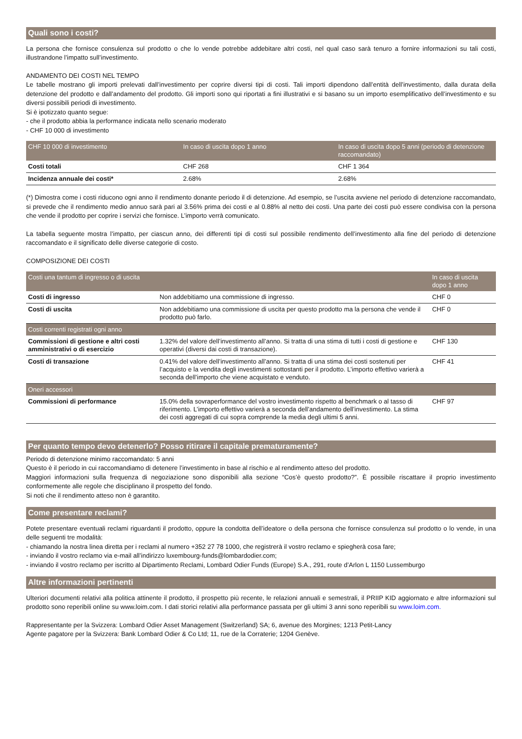Quali sono i costi?
La persona che fornisce consulenza sul prodotto o che lo vende potrebbe addebitare altri costi, nel qual caso sarà tenuro a fornire informazioni su tali costi, illustrandone l’impatto sull’investimento.
ANDAMENTO DEI COSTI NEL TEMPO
Le tabelle mostrano gli importi prelevati dall’investimento per coprire diversi tipi di costi. Tali importi dipendono dall’entità dell’investimento, dalla durata della detenzione del prodotto e dall’andamento del prodotto. Gli importi sono qui riportati a fini illustrativi e si basano su un importo esemplificativo dell’investimento e su diversi possibili periodi di investimento.
Si è ipotizzato quanto segue:
- che il prodotto abbia la performance indicata nello scenario moderato
- CHF 10 000 di investimento
| CHF 10 000 di investimento | In caso di uscita dopo 1 anno | In caso di uscita dopo 5 anni (periodo di detenzione raccomandato) |
| --- | --- | --- |
| Costi totali | CHF 268 | CHF 1 364 |
| Incidenza annuale dei costi* | 2.68% | 2.68% |
(*) Dimostra come i costi riducono ogni anno il rendimento donante periodo il di detenzione. Ad esempio, se l’uscita avviene nel periodo di detenzione raccomandato, si prevede che il rendimento medio annuo sarà pari al 3.56% prima dei costi e al 0.88% al netto dei costi. Una parte dei costi può essere condivisa con la persona che vende il prodotto per coprire i servizi che fornisce. L’importo verrà comunicato.
La tabella seguente mostra l’impatto, per ciascun anno, dei differenti tipi di costi sul possibile rendimento dell’investimento alla fine del periodo di detenzione raccomandato e il significato delle diverse categorie di costo.
COMPOSIZIONE DEI COSTI
| Costi una tantum di ingresso o di uscita | | In caso di uscita dopo 1 anno |
| --- | --- | --- |
| Costi di ingresso | Non addebitiamo una commissione di ingresso. | CHF 0 |
| Costi di uscita | Non addebitiamo una commissione di uscita per questo prodotto ma la persona che vende il prodotto può farlo. | CHF 0 |
| Costi correnti registrati ogni anno | | |
| Commissioni di gestione e altri costi amministrativi o di esercizio | 1.32% del valore dell’investimento all’anno. Si tratta di una stima di tutti i costi di gestione e operativi (diversi dai costi di transazione). | CHF 130 |
| Costi di transazione | 0.41% del valore dell’investimento all’anno. Si tratta di una stima dei costi sostenuti per l’acquisto e la vendita degli investimenti sottostanti per il prodotto. L’importo effettivo varierà a seconda dell’importo che viene acquistato e venduto. | CHF 41 |
| Oneri accessori | | |
| Commissioni di performance | 15.0% della sovraperformance del vostro investimento rispetto al benchmark o al tasso di riferimento. L’importo effettivo varierà a seconda dell’andamento dell’investimento. La stima dei costi aggregati di cui sopra comprende la media degli ultimi 5 anni. | CHF 97 |
Per quanto tempo devo detenerlo? Posso ritirare il capitale prematuramente?
Periodo di detenzione minimo raccomandato: 5 anni
Questo è il periodo in cui raccomandiamo di detenere l’investimento in base al rischio e al rendimento atteso del prodotto.
Maggiori informazioni sulla frequenza di negoziazione sono disponibili alla sezione “Cos’è questo prodotto?”. È possibile riscattare il proprio investimento conformemente alle regole che disciplinano il prospetto del fondo.
Si noti che il rendimento atteso non è garantito.
Come presentare reclami?
Potete presentare eventuali reclami riguardanti il prodotto, oppure la condotta dell’ideatore o della persona che fornisce consulenza sul prodotto o lo vende, in una delle seguenti tre modalità:
- chiamando la nostra linea diretta per i reclami al numero +352 27 78 1000, che registrerà il vostro reclamo e spiegherà cosa fare;
- inviando il vostro reclamo via e-mail all’indirizzo luxembourg-funds@lombardodier.com;
- inviando il vostro reclamo per iscritto al Dipartimento Reclami, Lombard Odier Funds (Europe) S.A., 291, route d’Arlon L 1150 Lussemburgo
Altre informazioni pertinenti
Ulteriori documenti relativi alla politica attinente il prodotto, il prospetto più recente, le relazioni annuali e semestrali, il PRIIP KID aggiornato e altre informazioni sul prodotto sono reperibili online su www.loim.com. I dati storici relativi alla performance passata per gli ultimi 3 anni sono reperibili su www.loim.com.
Rappresentante per la Svizzera: Lombard Odier Asset Management (Switzerland) SA; 6, avenue des Morgines; 1213 Petit-Lancy
Agente pagatore per la Svizzera: Bank Lombard Odier & Co Ltd; 11, rue de la Corraterie; 1204 Genève.